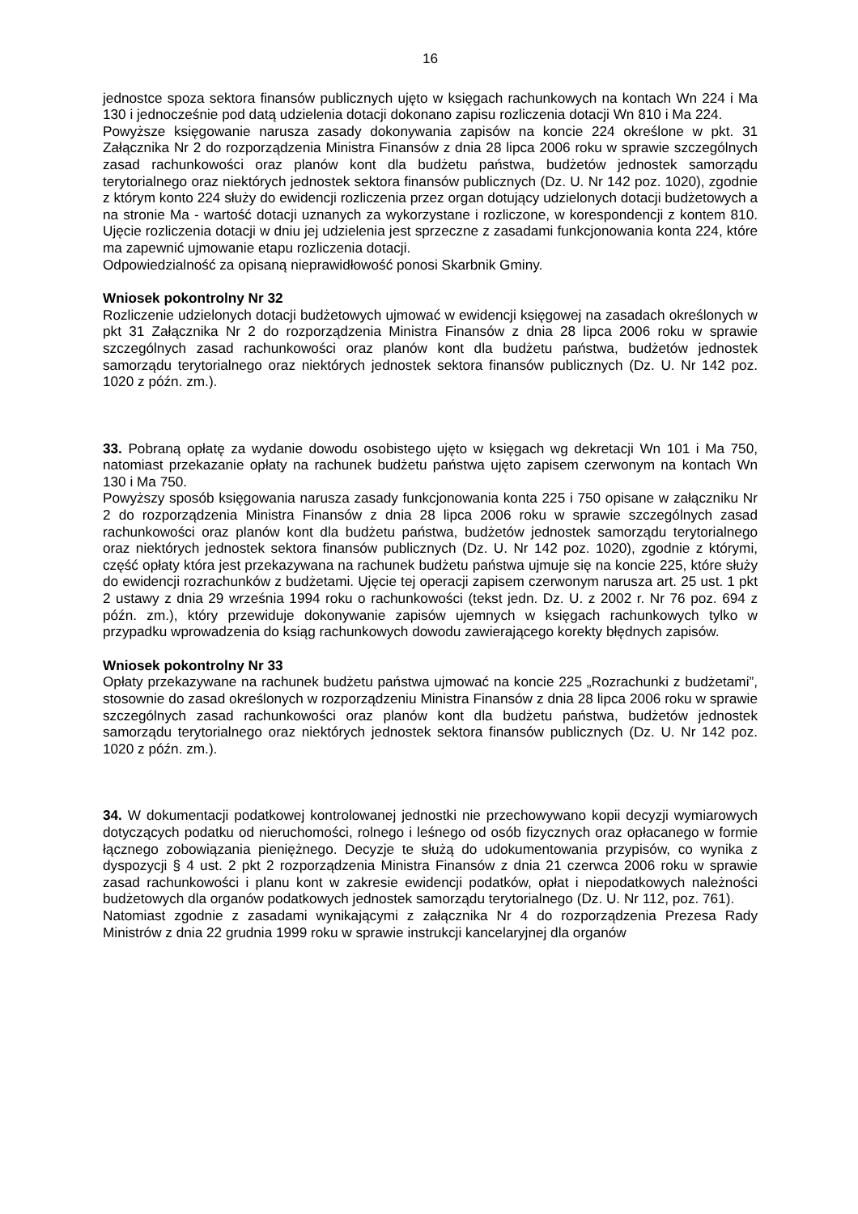16
jednostce spoza sektora finansów publicznych ujęto w księgach rachunkowych na kontach Wn 224 i Ma 130 i jednocześnie pod datą udzielenia dotacji dokonano zapisu rozliczenia dotacji Wn 810 i Ma 224.
Powyższe księgowanie narusza zasady dokonywania zapisów na koncie 224 określone w pkt. 31 Załącznika Nr 2 do rozporządzenia Ministra Finansów z dnia 28 lipca 2006 roku w sprawie szczególnych zasad rachunkowości oraz planów kont dla budżetu państwa, budżetów jednostek samorządu terytorialnego oraz niektórych jednostek sektora finansów publicznych (Dz. U. Nr 142 poz. 1020), zgodnie z którym konto 224 służy do ewidencji rozliczenia przez organ dotujący udzielonych dotacji budżetowych a na stronie Ma - wartość dotacji uznanych za wykorzystane i rozliczone, w korespondencji z kontem 810. Ujęcie rozliczenia dotacji w dniu jej udzielenia jest sprzeczne z zasadami funkcjonowania konta 224, które ma zapewnić ujmowanie etapu rozliczenia dotacji.
Odpowiedzialność za opisaną nieprawidłowość ponosi Skarbnik Gminy.
Wniosek pokontrolny Nr 32
Rozliczenie udzielonych dotacji budżetowych ujmować w ewidencji księgowej na zasadach określonych w pkt 31 Załącznika Nr 2 do rozporządzenia Ministra Finansów z dnia 28 lipca 2006 roku w sprawie szczególnych zasad rachunkowości oraz planów kont dla budżetu państwa, budżetów jednostek samorządu terytorialnego oraz niektórych jednostek sektora finansów publicznych (Dz. U. Nr 142 poz. 1020 z późn. zm.).
33. Pobraną opłatę za wydanie dowodu osobistego ujęto w księgach wg dekretacji Wn 101 i Ma 750, natomiast przekazanie opłaty na rachunek budżetu państwa ujęto zapisem czerwonym na kontach Wn 130 i Ma 750.
Powyższy sposób księgowania narusza zasady funkcjonowania konta 225 i 750 opisane w załączniku Nr 2 do rozporządzenia Ministra Finansów z dnia 28 lipca 2006 roku w sprawie szczególnych zasad rachunkowości oraz planów kont dla budżetu państwa, budżetów jednostek samorządu terytorialnego oraz niektórych jednostek sektora finansów publicznych (Dz. U. Nr 142 poz. 1020), zgodnie z którymi, część opłaty która jest przekazywana na rachunek budżetu państwa ujmuje się na koncie 225, które służy do ewidencji rozrachunków z budżetami. Ujęcie tej operacji zapisem czerwonym narusza art. 25 ust. 1 pkt 2 ustawy z dnia 29 września 1994 roku o rachunkowości (tekst jedn. Dz. U. z 2002 r. Nr 76 poz. 694 z późn. zm.), który przewiduje dokonywanie zapisów ujemnych w księgach rachunkowych tylko w przypadku wprowadzenia do ksiąg rachunkowych dowodu zawierającego korekty błędnych zapisów.
Wniosek pokontrolny Nr 33
Opłaty przekazywane na rachunek budżetu państwa ujmować na koncie 225 „Rozrachunki z budżetami”, stosownie do zasad określonych w rozporządzeniu Ministra Finansów z dnia 28 lipca 2006 roku w sprawie szczególnych zasad rachunkowości oraz planów kont dla budżetu państwa, budżetów jednostek samorządu terytorialnego oraz niektórych jednostek sektora finansów publicznych (Dz. U. Nr 142 poz. 1020 z późn. zm.).
34. W dokumentacji podatkowej kontrolowanej jednostki nie przechowywano kopii decyzji wymiarowych dotyczących podatku od nieruchomości, rolnego i leśnego od osób fizycznych oraz opłacanego w formie łącznego zobowiązania pieniężnego. Decyzje te służą do udokumentowania przypisów, co wynika z dyspozycji § 4 ust. 2 pkt 2 rozporządzenia Ministra Finansów z dnia 21 czerwca 2006 roku w sprawie zasad rachunkowości i planu kont w zakresie ewidencji podatków, opłat i niepodatkowych należności budżetowych dla organów podatkowych jednostek samorządu terytorialnego (Dz. U. Nr 112, poz. 761).
Natomiast zgodnie z zasadami wynikającymi z załącznika Nr 4 do rozporządzenia Prezesa Rady Ministrów z dnia 22 grudnia 1999 roku w sprawie instrukcji kancelaryjnej dla organów